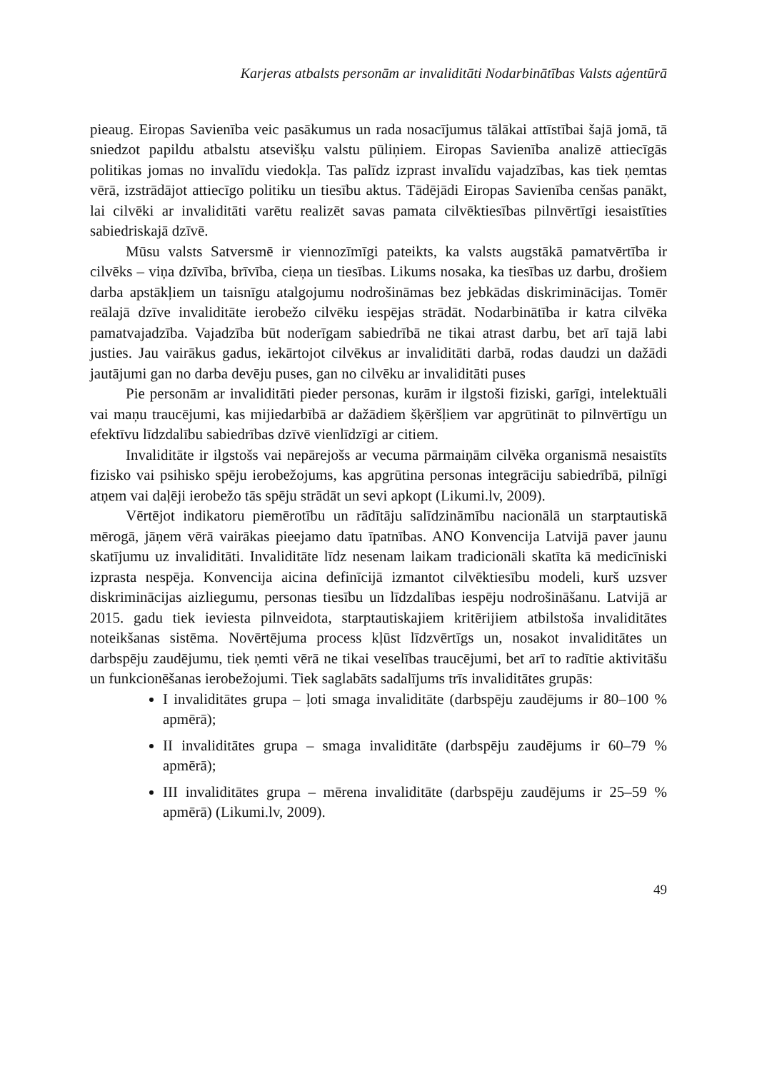Karjeras atbalsts personām ar invaliditāti Nodarbinātības Valsts aģentūrā
pieaug. Eiropas Savienība veic pasākumus un rada nosacījumus tālākai attīstībai šajā jomā, tā sniedzot papildu atbalstu atsevišķu valstu pūliņiem. Eiropas Savienība analizē attiecīgās politikas jomas no invalīdu viedokļa. Tas palīdz izprast invalīdu vajadzības, kas tiek ņemtas vērā, izstrādājot attiecīgo politiku un tiesību aktus. Tādējādi Eiropas Savienība cenšas panākt, lai cilvēki ar invaliditāti varētu realizēt savas pamata cilvēktiesības pilnvērtīgi iesaistīties sabiedriskajā dzīvē.
Mūsu valsts Satversmē ir viennozīmīgi pateikts, ka valsts augstākā pamatvērtība ir cilvēks – viņa dzīvība, brīvība, cieņa un tiesības. Likums nosaka, ka tiesības uz darbu, drošiem darba apstākļiem un taisnīgu atalgojumu nodrošināmas bez jebkādas diskriminācijas. Tomēr reālajā dzīve invaliditāte ierobežo cilvēku iespējas strādāt. Nodarbinātība ir katra cilvēka pamatvajadzība. Vajadzība būt noderīgam sabiedrībā ne tikai atrast darbu, bet arī tajā labi justies. Jau vairākus gadus, iekārtojot cilvēkus ar invaliditāti darbā, rodas daudzi un dažādi jautājumi gan no darba devēju puses, gan no cilvēku ar invaliditāti puses
Pie personām ar invaliditāti pieder personas, kurām ir ilgstoši fiziski, garīgi, intelektuāli vai maņu traucējumi, kas mijiedarbībā ar dažādiem šķēršļiem var apgrūtināt to pilnvērtīgu un efektīvu līdzdalību sabiedrības dzīvē vienlīdzīgi ar citiem.
Invaliditāte ir ilgstošs vai nepārejošs ar vecuma pārmaiņām cilvēka organismā nesaistīts fizisko vai psihisko spēju ierobežojums, kas apgrūtina personas integrāciju sabiedrībā, pilnīgi atņem vai daļēji ierobežo tās spēju strādāt un sevi apkopt (Likumi.lv, 2009).
Vērtējot indikatoru piemērotību un rādītāju salīdzināmību nacionālā un starptautiskā mērogā, jāņem vērā vairākas pieejamo datu īpatnības. ANO Konvencija Latvijā paver jaunu skatījumu uz invaliditāti. Invaliditāte līdz nesenam laikam tradicionāli skatīta kā medicīniski izprasta nespēja. Konvencija aicina definīcijā izmantot cilvēktiesību modeli, kurš uzsver diskriminācijas aizliegumu, personas tiesību un līdzdalības iespēju nodrošināšanu. Latvijā ar 2015. gadu tiek ieviesta pilnveidota, starptautiskajiem kritērijiem atbilstoša invaliditātes noteikšanas sistēma. Novērtējuma process kļūst līdzvērtīgs un, nosakot invaliditātes un darbspēju zaudējumu, tiek ņemti vērā ne tikai veselības traucējumi, bet arī to radītie aktivitāšu un funkcionēšanas ierobežojumi. Tiek saglabāts sadalījums trīs invaliditātes grupās:
I invaliditātes grupa – ļoti smaga invaliditāte (darbspēju zaudējums ir 80–100 % apmērā);
II invaliditātes grupa – smaga invaliditāte (darbspēju zaudējums ir 60–79 % apmērā);
III invaliditātes grupa – mērena invaliditāte (darbspēju zaudējums ir 25–59 % apmērā) (Likumi.lv, 2009).
49